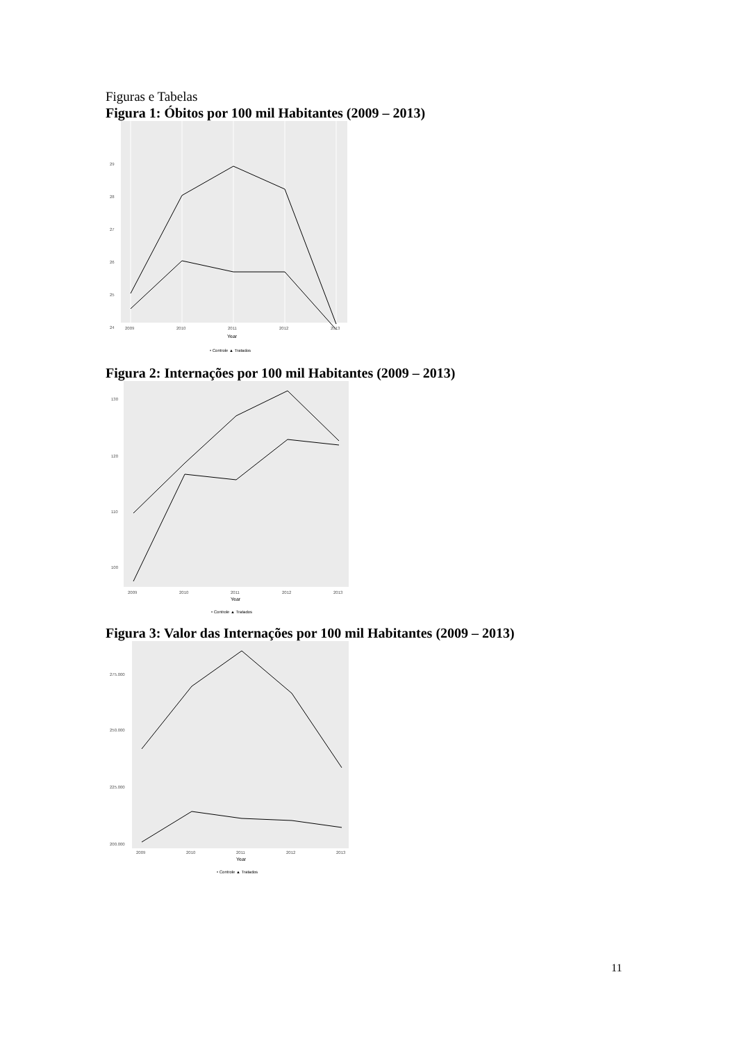Figuras e Tabelas
Figura 1: Óbitos por 100 mil Habitantes (2009 – 2013)
29
28
27
26
25
24
2009
2010
2011
2012
2013
Year
• Controle ▲ Tratados
Figura 2: Internações por 100 mil Habitantes (2009 – 2013)
130
120
110
100
2009
2010
2011
2012
2013
Year
• Controle ▲ Tratados
Figura 3: Valor das Internações por 100 mil Habitantes (2009 – 2013)
275.000
250.000
225.000
200.000
2009
2010
2011
2012
2013
Year
• Controle ▲ Tratados
11